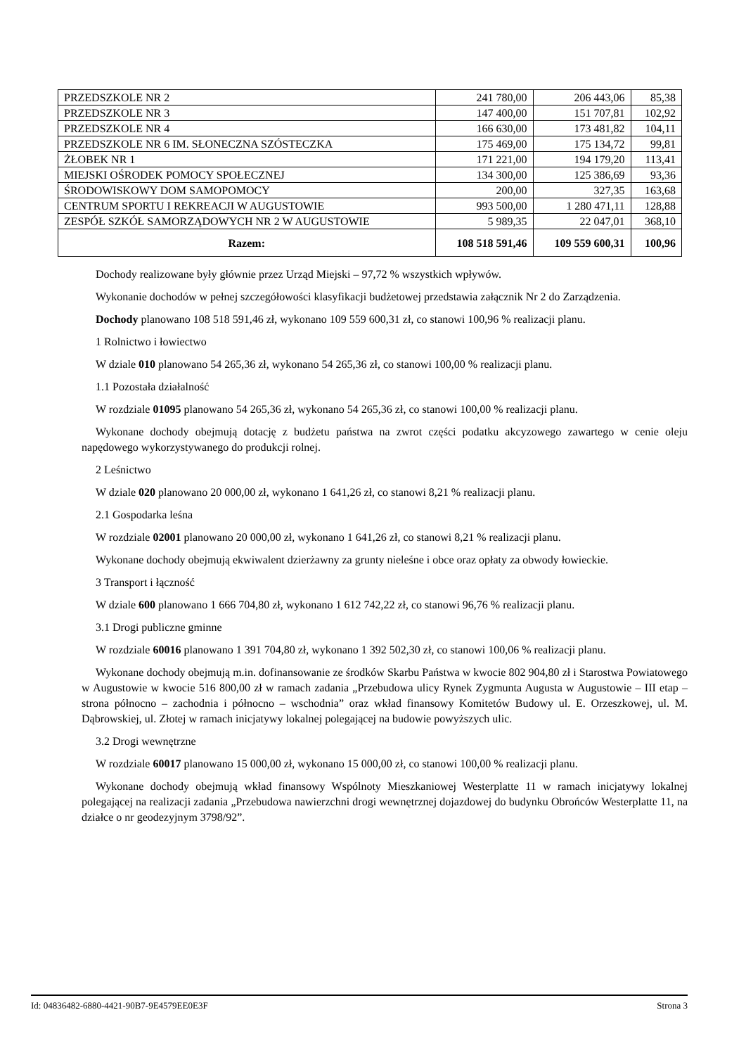| PRZEDSZKOLE NR 2 | 241 780,00 | 206 443,06 | 85,38 |
| PRZEDSZKOLE NR 3 | 147 400,00 | 151 707,81 | 102,92 |
| PRZEDSZKOLE NR 4 | 166 630,00 | 173 481,82 | 104,11 |
| PRZEDSZKOLE NR 6 IM. SŁONECZNA SZÓSTECZKA | 175 469,00 | 175 134,72 | 99,81 |
| ŻŁOBEK NR 1 | 171 221,00 | 194 179,20 | 113,41 |
| MIEJSKI OŚRODEK POMOCY SPOŁECZNEJ | 134 300,00 | 125 386,69 | 93,36 |
| ŚRODOWISKOWY DOM SAMOPOMOCY | 200,00 | 327,35 | 163,68 |
| CENTRUM SPORTU I REKREACJI W AUGUSTOWIE | 993 500,00 | 1 280 471,11 | 128,88 |
| ZESPÓŁ SZKÓŁ SAMORZĄDOWYCH NR 2 W AUGUSTOWIE | 5 989,35 | 22 047,01 | 368,10 |
| Razem: | 108 518 591,46 | 109 559 600,31 | 100,96 |
Dochody realizowane były głównie przez Urząd Miejski – 97,72 % wszystkich wpływów.
Wykonanie dochodów w pełnej szczegółowości klasyfikacji budżetowej przedstawia załącznik Nr 2 do Zarządzenia.
Dochody planowano 108 518 591,46 zł, wykonano 109 559 600,31 zł, co stanowi 100,96 % realizacji planu.
1 Rolnictwo i łowiectwo
W dziale 010 planowano 54 265,36 zł, wykonano 54 265,36 zł, co stanowi 100,00 % realizacji planu.
1.1 Pozostała działalność
W rozdziale 01095 planowano 54 265,36 zł, wykonano 54 265,36 zł, co stanowi 100,00 % realizacji planu.
Wykonane dochody obejmują dotację z budżetu państwa na zwrot części podatku akcyzowego zawartego w cenie oleju napędowego wykorzystywanego do produkcji rolnej.
2 Leśnictwo
W dziale 020 planowano 20 000,00 zł, wykonano 1 641,26 zł, co stanowi 8,21 % realizacji planu.
2.1 Gospodarka leśna
W rozdziale 02001 planowano 20 000,00 zł, wykonano 1 641,26 zł, co stanowi 8,21 % realizacji planu.
Wykonane dochody obejmują ekwiwalent dzierżawny za grunty nieleśne i obce oraz opłaty za obwody łowieckie.
3 Transport i łączność
W dziale 600 planowano 1 666 704,80 zł, wykonano 1 612 742,22 zł, co stanowi 96,76 % realizacji planu.
3.1 Drogi publiczne gminne
W rozdziale 60016 planowano 1 391 704,80 zł, wykonano 1 392 502,30 zł, co stanowi 100,06 % realizacji planu.
Wykonane dochody obejmują m.in. dofinansowanie ze środków Skarbu Państwa w kwocie 802 904,80 zł i Starostwa Powiatowego w Augustowie w kwocie 516 800,00 zł w ramach zadania „Przebudowa ulicy Rynek Zygmunta Augusta w Augustowie – III etap – strona północno – zachodnia i północno – wschodnia” oraz wkład finansowy Komitetów Budowy ul. E. Orzeszkowej, ul. M. Dąbrowskiej, ul. Złotej w ramach inicjatywy lokalnej polegającej na budowie powyższych ulic.
3.2 Drogi wewnętrzne
W rozdziale 60017 planowano 15 000,00 zł, wykonano 15 000,00 zł, co stanowi 100,00 % realizacji planu.
Wykonane dochody obejmują wkład finansowy Wspólnoty Mieszkaniowej Westerplatte 11 w ramach inicjatywy lokalnej polegającej na realizacji zadania „Przebudowa nawierzchni drogi wewnętrznej dojazdowej do budynku Obrońców Westerplatte 11, na działce o nr geodezyjnym 3798/92”.
Id: 04836482-6880-4421-90B7-9E4579EE0E3F Strona 3